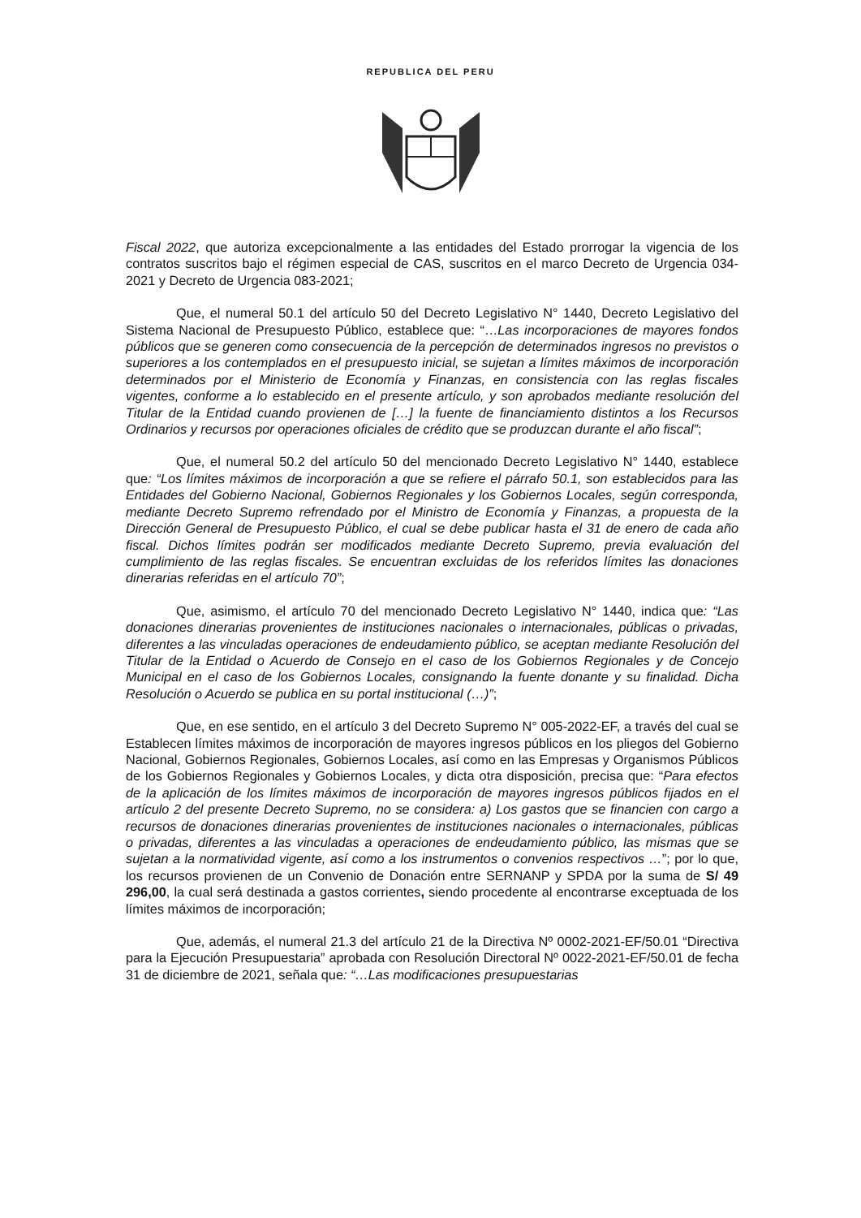REPUBLICA DEL PERU
Fiscal 2022, que autoriza excepcionalmente a las entidades del Estado prorrogar la vigencia de los contratos suscritos bajo el régimen especial de CAS, suscritos en el marco Decreto de Urgencia 034-2021 y Decreto de Urgencia 083-2021;
Que, el numeral 50.1 del artículo 50 del Decreto Legislativo N° 1440, Decreto Legislativo del Sistema Nacional de Presupuesto Público, establece que: “…Las incorporaciones de mayores fondos públicos que se generen como consecuencia de la percepción de determinados ingresos no previstos o superiores a los contemplados en el presupuesto inicial, se sujetan a límites máximos de incorporación determinados por el Ministerio de Economía y Finanzas, en consistencia con las reglas fiscales vigentes, conforme a lo establecido en el presente artículo, y son aprobados mediante resolución del Titular de la Entidad cuando provienen de […] la fuente de financiamiento distintos a los Recursos Ordinarios y recursos por operaciones oficiales de crédito que se produzcan durante el año fiscal”;
Que, el numeral 50.2 del artículo 50 del mencionado Decreto Legislativo N° 1440, establece que: “Los límites máximos de incorporación a que se refiere el párrafo 50.1, son establecidos para las Entidades del Gobierno Nacional, Gobiernos Regionales y los Gobiernos Locales, según corresponda, mediante Decreto Supremo refrendado por el Ministro de Economía y Finanzas, a propuesta de la Dirección General de Presupuesto Público, el cual se debe publicar hasta el 31 de enero de cada año fiscal. Dichos límites podrán ser modificados mediante Decreto Supremo, previa evaluación del cumplimiento de las reglas fiscales. Se encuentran excluidas de los referidos límites las donaciones dinerarias referidas en el artículo 70”;
Que, asimismo, el artículo 70 del mencionado Decreto Legislativo N° 1440, indica que: “Las donaciones dinerarias provenientes de instituciones nacionales o internacionales, públicas o privadas, diferentes a las vinculadas operaciones de endeudamiento público, se aceptan mediante Resolución del Titular de la Entidad o Acuerdo de Consejo en el caso de los Gobiernos Regionales y de Concejo Municipal en el caso de los Gobiernos Locales, consignando la fuente donante y su finalidad. Dicha Resolución o Acuerdo se publica en su portal institucional (…)”;
Que, en ese sentido, en el artículo 3 del Decreto Supremo N° 005-2022-EF, a través del cual se Establecen límites máximos de incorporación de mayores ingresos públicos en los pliegos del Gobierno Nacional, Gobiernos Regionales, Gobiernos Locales, así como en las Empresas y Organismos Públicos de los Gobiernos Regionales y Gobiernos Locales, y dicta otra disposición, precisa que: “Para efectos de la aplicación de los límites máximos de incorporación de mayores ingresos públicos fijados en el artículo 2 del presente Decreto Supremo, no se considera: a) Los gastos que se financien con cargo a recursos de donaciones dinerarias provenientes de instituciones nacionales o internacionales, públicas o privadas, diferentes a las vinculadas a operaciones de endeudamiento público, las mismas que se sujetan a la normatividad vigente, así como a los instrumentos o convenios respectivos …”; por lo que, los recursos provienen de un Convenio de Donación entre SERNANP y SPDA por la suma de S/ 49 296,00, la cual será destinada a gastos corrientes, siendo procedente al encontrarse exceptuada de los límites máximos de incorporación;
Que, además, el numeral 21.3 del artículo 21 de la Directiva Nº 0002-2021-EF/50.01 “Directiva para la Ejecución Presupuestaria” aprobada con Resolución Directoral Nº 0022-2021-EF/50.01 de fecha 31 de diciembre de 2021, señala que: “…Las modificaciones presupuestarias